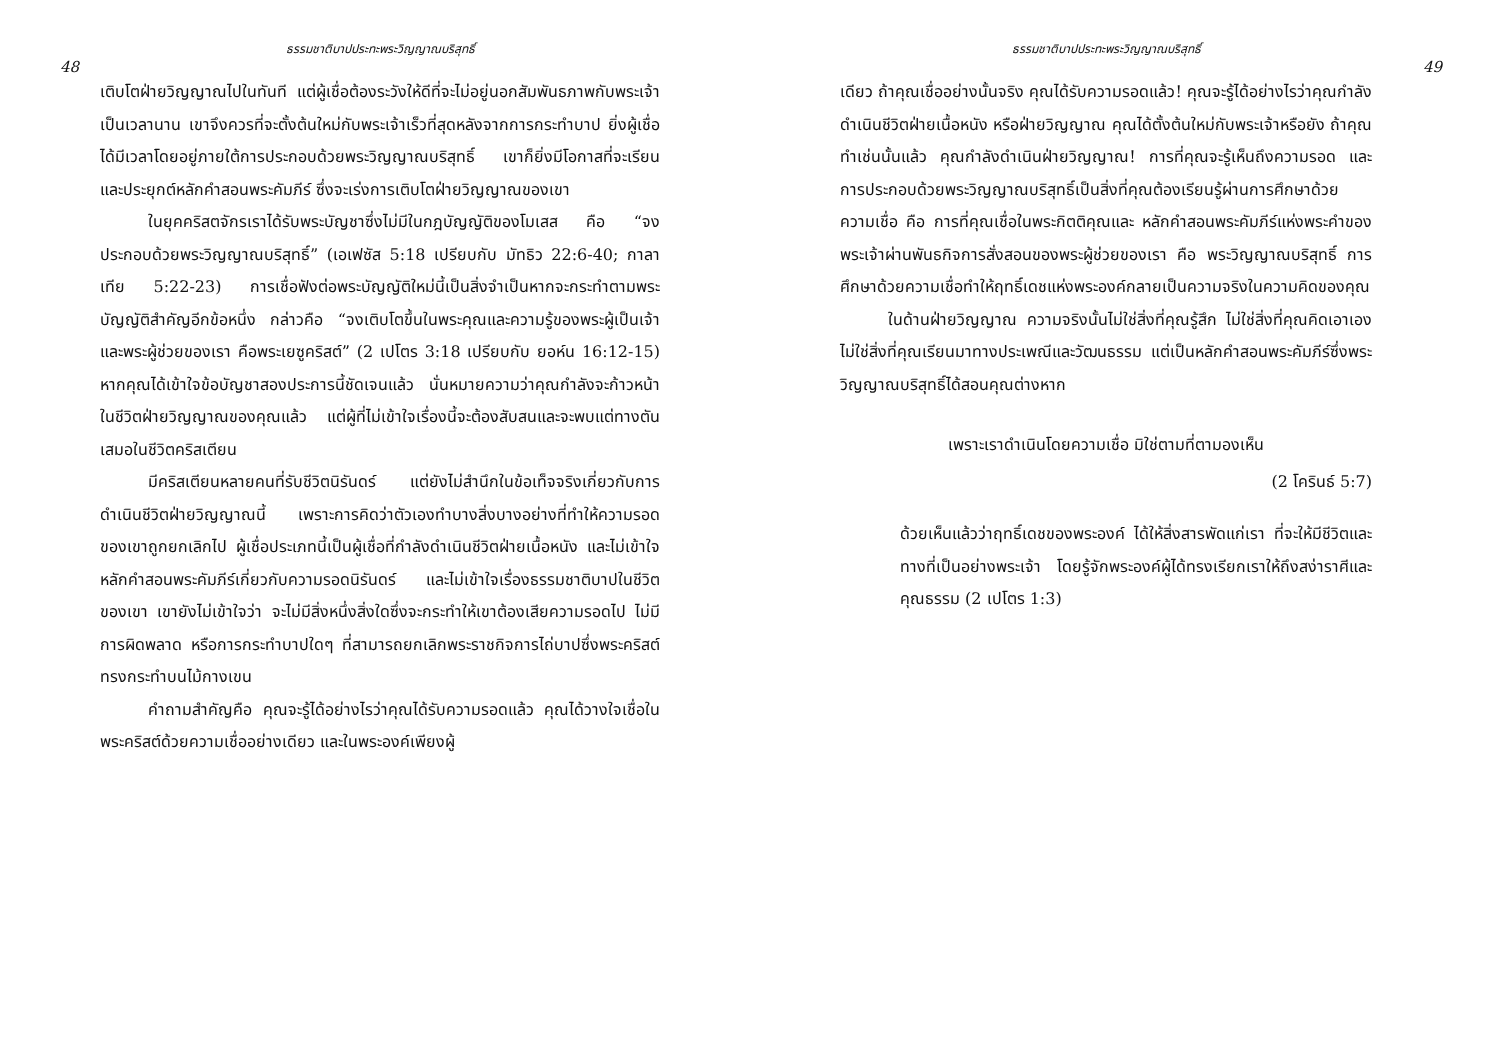ธรรมชาติบาปประทะพระวิญญาณบริสุทธิ์
48
เติบโตฝ่ายวิญญาณไปในทันที แต่ผู้เชื่อต้องระวังให้ดีที่จะไม่อยู่นอกสัมพันธภาพกับพระเจ้าเป็นเวลานาน เขาจึงควรที่จะตั้งต้นใหม่กับพระเจ้าเร็วที่สุดหลังจากการกระทำบาป ยิ่งผู้เชื่อได้มีเวลาโดยอยู่ภายใต้การประกอบด้วยพระวิญญาณบริสุทธิ์ เขาก็ยิ่งมีโอกาสที่จะเรียนและประยุกต์หลักคำสอนพระคัมภีร์ ซึ่งจะเร่งการเติบโตฝ่ายวิญญาณของเขา
ในยุคคริสตจักรเราได้รับพระบัญชาซึ่งไม่มีในกฎบัญญัติของโมเสส คือ “จงประกอบด้วยพระวิญญาณบริสุทธิ์” (เอเฟซัส 5:18 เปรียบกับ มัทธิว 22:6-40; กาลาเทีย 5:22-23) การเชื่อฟังต่อพระบัญญัติใหม่นี้เป็นสิ่งจำเป็นหากจะกระทำตามพระบัญญัติสำคัญอีกข้อหนึ่ง กล่าวคือ “จงเติบโตขึ้นในพระคุณและความรู้ของพระผู้เป็นเจ้า และพระผู้ช่วยของเรา คือพระเยซูคริสต์” (2 เปโตร 3:18 เปรียบกับ ยอห์น 16:12-15) หากคุณได้เข้าใจข้อบัญชาสองประการนี้ชัดเจนแล้ว นั่นหมายความว่าคุณกำลังจะก้าวหน้าในชีวิตฝ่ายวิญญาณของคุณแล้ว แต่ผู้ที่ไม่เข้าใจเรื่องนี้จะต้องสับสนและจะพบแต่ทางตันเสมอในชีวิตคริสเตียน
มีคริสเตียนหลายคนที่รับชีวิตนิรันดร์ แต่ยังไม่สำนึกในข้อเท็จจริงเกี่ยวกับการดำเนินชีวิตฝ่ายวิญญาณนี้ เพราะการคิดว่าตัวเองทำบางสิ่งบางอย่างที่ทำให้ความรอดของเขาถูกยกเลิกไป ผู้เชื่อประเภทนี้เป็นผู้เชื่อที่กำลังดำเนินชีวิตฝ่ายเนื้อหนัง และไม่เข้าใจหลักคำสอนพระคัมภีร์เกี่ยวกับความรอดนิรันดร์ และไม่เข้าใจเรื่องธรรมชาติบาปในชีวิตของเขา เขายังไม่เข้าใจว่า จะไม่มีสิ่งหนึ่งสิ่งใดซึ่งจะกระทำให้เขาต้องเสียความรอดไป ไม่มีการผิดพลาด หรือการกระทำบาปใดๆ ที่สามารถยกเลิกพระราชกิจการไถ่บาปซึ่งพระคริสต์ทรงกระทำบนไม้กางเขน
คำถามสำคัญคือ คุณจะรู้ได้อย่างไรว่าคุณได้รับความรอดแล้ว คุณได้วางใจเชื่อในพระคริสต์ด้วยความเชื่ออย่างเดียว และในพระองค์เพียงผู้
ธรรมชาติบาปประทะพระวิญญาณบริสุทธิ์
49
เดียว ถ้าคุณเชื่ออย่างนั้นจริง คุณได้รับความรอดแล้ว! คุณจะรู้ได้อย่างไรว่าคุณกำลังดำเนินชีวิตฝ่ายเนื้อหนัง หรือฝ่ายวิญญาณ คุณได้ตั้งต้นใหม่กับพระเจ้าหรือยัง ถ้าคุณทำเช่นนั้นแล้ว คุณกำลังดำเนินฝ่ายวิญญาณ! การที่คุณจะรู้เห็นถึงความรอด และการประกอบด้วยพระวิญญาณบริสุทธิ์เป็นสิ่งที่คุณต้องเรียนรู้ผ่านการศึกษาด้วยความเชื่อ คือ การที่คุณเชื่อในพระกิตติคุณและ หลักคำสอนพระคัมภีร์แห่งพระคำของพระเจ้าผ่านพันธกิจการสั่งสอนของพระผู้ช่วยของเรา คือ พระวิญญาณบริสุทธิ์ การศึกษาด้วยความเชื่อทำให้ฤทธิ์เดชแห่งพระองค์กลายเป็นความจริงในความคิดของคุณ
ในด้านฝ่ายวิญญาณ ความจริงนั้นไม่ใช่สิ่งที่คุณรู้สึก ไม่ใช่สิ่งที่คุณคิดเอาเอง ไม่ใช่สิ่งที่คุณเรียนมาทางประเพณีและวัฒนธรรม แต่เป็นหลักคำสอนพระคัมภีร์ซึ่งพระวิญญาณบริสุทธิ์ได้สอนคุณต่างหาก
เพราะเราดำเนินโดยความเชื่อ มิใช่ตามที่ตามองเห็น
(2 โครินธ์ 5:7)
ด้วยเห็นแล้วว่าฤทธิ์เดชของพระองค์ ได้ให้สิ่งสารพัดแก่เรา ที่จะให้มีชีวิตและทางที่เป็นอย่างพระเจ้า โดยรู้จักพระองค์ผู้ได้ทรงเรียกเราให้ถึงสง่าราศีและคุณธรรม (2 เปโตร 1:3)